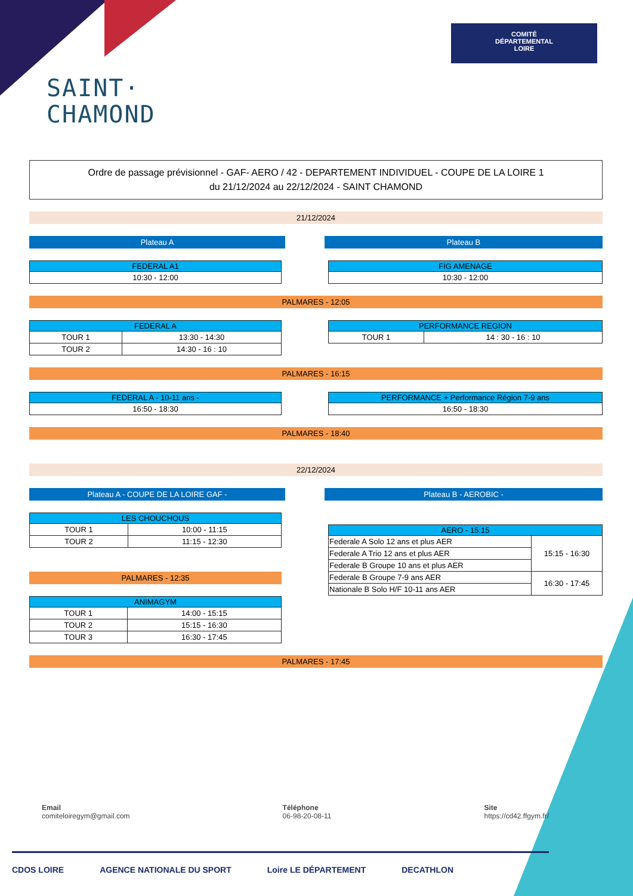COMITÉ
DÉPARTEMENTAL
LOIRE
SAINT·
CHAMOND
Ordre de passage prévisionnel - GAF- AERO / 42 - DEPARTEMENT INDIVIDUEL - COUPE DE LA LOIRE 1
du 21/12/2024 au 22/12/2024 - SAINT CHAMOND
21/12/2024
Plateau A Plateau B
| FEDERAL A1 |
| --- |
| 10:30 - 12:00 |
| FIG AMENAGE |
| --- |
| 10:30 - 12:00 |
PALMARES - 12:05
| FEDERAL A | |
| --- | --- |
| TOUR 1 | 13:30 - 14:30 |
| TOUR 2 | 14:30 - 16 : 10 |
| PERFORMANCE REGION | |
| --- | --- |
| TOUR 1 | 14 : 30 - 16 : 10 |
PALMARES - 16:15
| FEDERAL A - 10-11 ans - |
| --- |
| 16:50 - 18:30 |
| PERFORMANCE + Performance Région 7-9 ans |
| --- |
| 16:50 - 18:30 |
PALMARES - 18:40
22/12/2024
Plateau A - COUPE DE LA LOIRE GAF - Plateau B - AEROBIC -
| LES CHOUCHOUS | |
| --- | --- |
| TOUR 1 | 10:00 - 11:15 |
| TOUR 2 | 11:15 - 12:30 |
PALMARES - 12:35
| ANIMAGYM | |
| --- | --- |
| TOUR 1 | 14:00 - 15:15 |
| TOUR 2 | 15:15 - 16:30 |
| TOUR 3 | 16:30 - 17:45 |
| AERO - 15:15 | |
| --- | --- |
| Federale A Solo 12 ans et plus AER | 15:15 - 16:30 |
| Federale A Trio 12 ans et plus AER | |
| Federale B Groupe 10 ans et plus AER | |
| Federale B Groupe 7-9 ans AER | 16:30 - 17:45 |
| Nationale B Solo H/F 10-11 ans AER | |
PALMARES - 17:45
Email
comiteloiregym@gmail.com
Téléphone
06-98-20-08-11
Site
https://cd42.ffgym.fr/
CDOS LOIRE AGENCE NATIONALE DU SPORT Loire LE DÉPARTEMENT DECATHLON